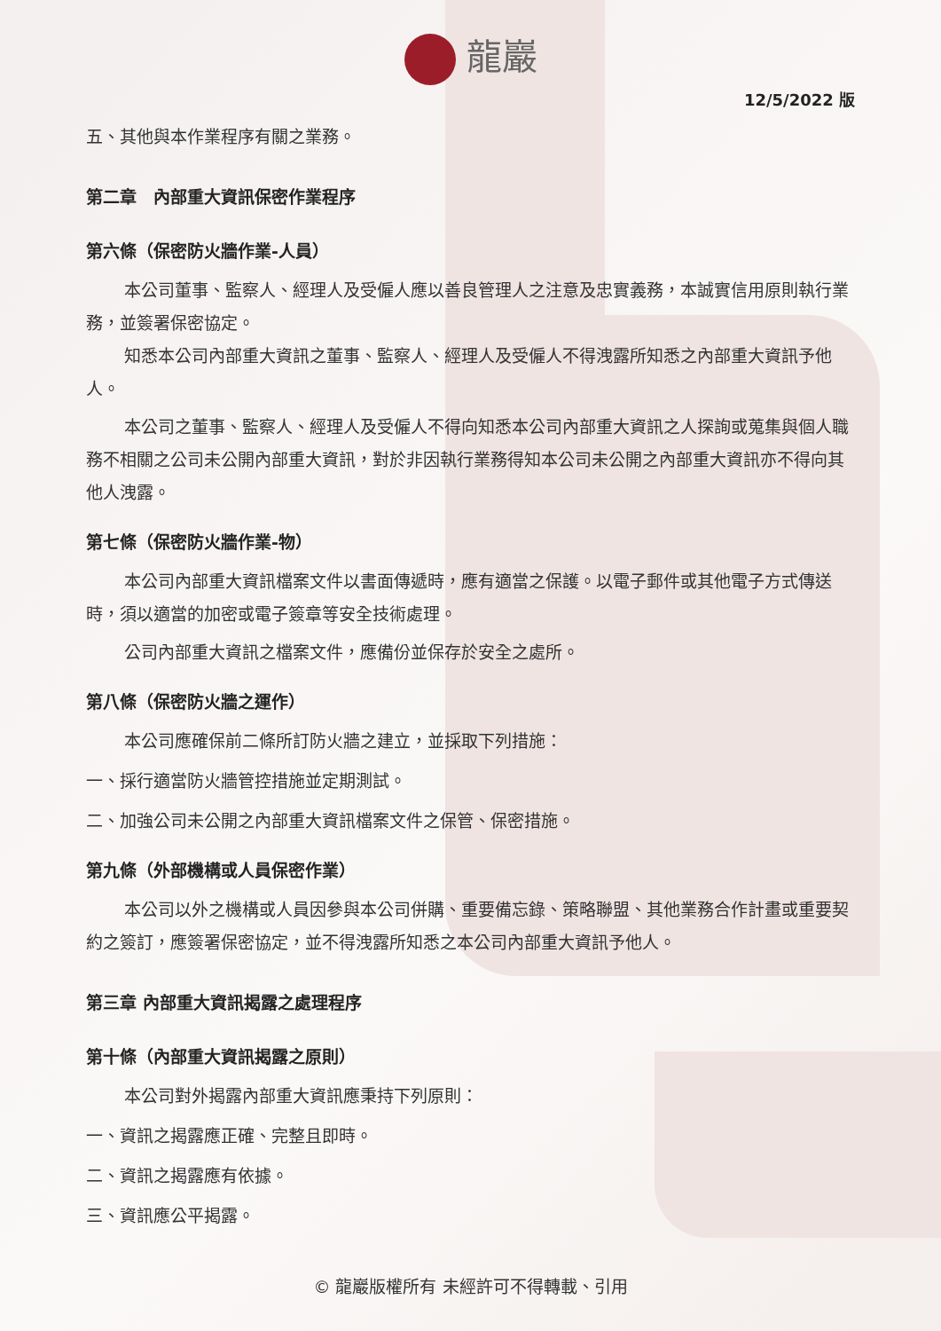龍巖
12/5/2022 版
五、其他與本作業程序有關之業務。
第二章　內部重大資訊保密作業程序
第六條（保密防火牆作業-人員）
本公司董事、監察人、經理人及受僱人應以善良管理人之注意及忠實義務，本誠實信用原則執行業務，並簽署保密協定。
知悉本公司內部重大資訊之董事、監察人、經理人及受僱人不得洩露所知悉之內部重大資訊予他人。
本公司之董事、監察人、經理人及受僱人不得向知悉本公司內部重大資訊之人探詢或蒐集與個人職務不相關之公司未公開內部重大資訊，對於非因執行業務得知本公司未公開之內部重大資訊亦不得向其他人洩露。
第七條（保密防火牆作業-物）
本公司內部重大資訊檔案文件以書面傳遞時，應有適當之保護。以電子郵件或其他電子方式傳送時，須以適當的加密或電子簽章等安全技術處理。
公司內部重大資訊之檔案文件，應備份並保存於安全之處所。
第八條（保密防火牆之運作）
本公司應確保前二條所訂防火牆之建立，並採取下列措施：
一、採行適當防火牆管控措施並定期測試。
二、加強公司未公開之內部重大資訊檔案文件之保管、保密措施。
第九條（外部機構或人員保密作業）
本公司以外之機構或人員因參與本公司併購、重要備忘錄、策略聯盟、其他業務合作計畫或重要契約之簽訂，應簽署保密協定，並不得洩露所知悉之本公司內部重大資訊予他人。
第三章 內部重大資訊揭露之處理程序
第十條（內部重大資訊揭露之原則）
本公司對外揭露內部重大資訊應秉持下列原則：
一、資訊之揭露應正確、完整且即時。
二、資訊之揭露應有依據。
三、資訊應公平揭露。
© 龍巖版權所有 未經許可不得轉載、引用